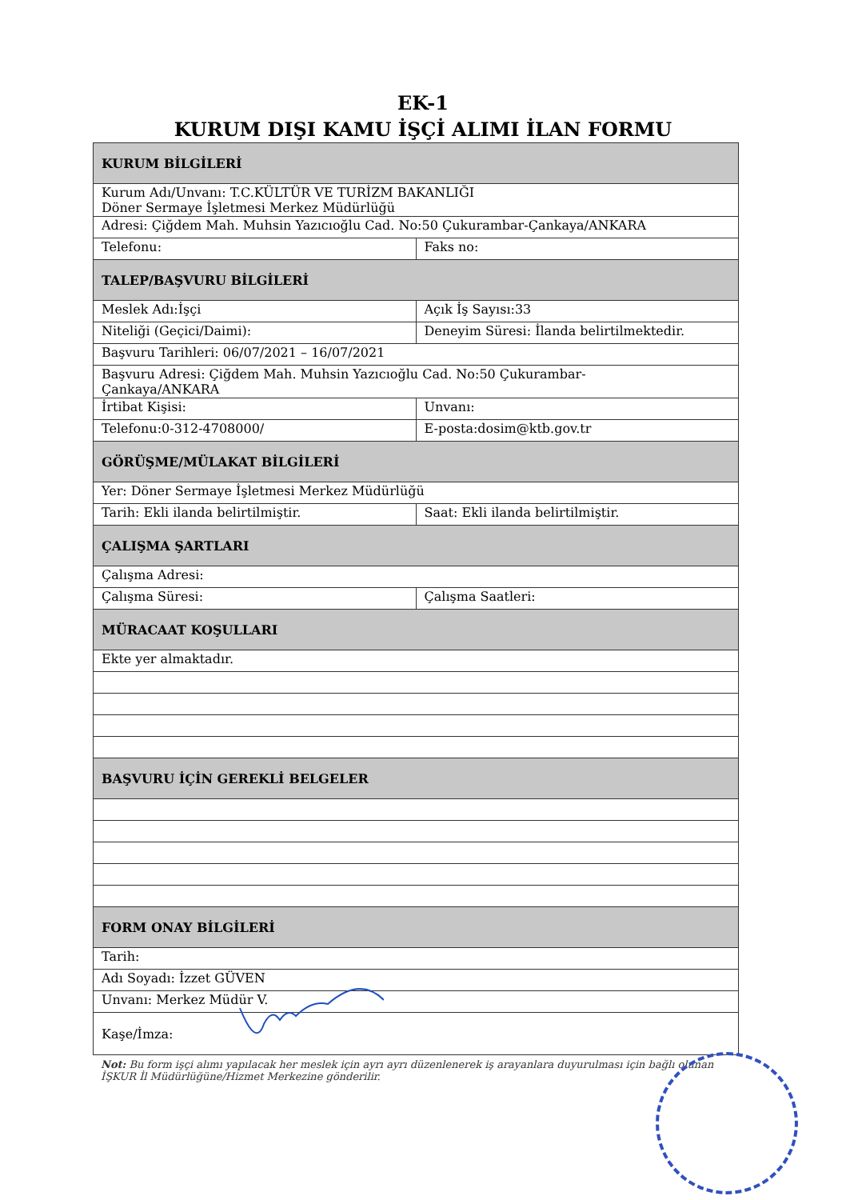EK-1
KURUM DIŞI KAMU İŞÇİ ALIMI İLAN FORMU
| KURUM BİLGİLERİ | |
| Kurum Adı/Unvanı: T.C.KÜLTÜR VE TURİZM BAKANLIĞI Döner Sermaye İşletmesi Merkez Müdürlüğü | |
| Adresi: Çiğdem Mah. Muhsin Yazıcıoğlu Cad. No:50 Çukurambar-Çankaya/ANKARA | |
| Telefonu: | Faks no: |
| TALEP/BAŞVURU BİLGİLERİ | |
| Meslek Adı:İşçi | Açık İş Sayısı:33 |
| Niteliği (Geçici/Daimi): | Deneyim Süresi: İlanda belirtilmektedir. |
| Başvuru Tarihleri: 06/07/2021 – 16/07/2021 | |
| Başvuru Adresi: Çiğdem Mah. Muhsin Yazıcıoğlu Cad. No:50 Çukurambar- Çankaya/ANKARA | |
| İrtibat Kişisi: | Unvanı: |
| Telefonu:0-312-4708000/ | E-posta:dosim@ktb.gov.tr |
| GÖRÜŞME/MÜLAKAT BİLGİLERİ | |
| Yer: Döner Sermaye İşletmesi Merkez Müdürlüğü | |
| Tarih: Ekli ilanda belirtilmiştir. | Saat: Ekli ilanda belirtilmiştir. |
| ÇALIŞMA ŞARTLARI | |
| Çalışma Adresi: | |
| Çalışma Süresi: | Çalışma Saatleri: |
| MÜRACAAT KOŞULLARI | |
| Ekte yer almaktadır. | |
| BAŞVURU İÇİN GEREKLİ BELGELER | |
| FORM ONAY BİLGİLERİ | |
| Tarih: | |
| Adı Soyadı: İzzet GÜVEN | |
| Unvanı: Merkez Müdür V. | |
| Kaşe/İmza: | |
Not: Bu form işçi alımı yapılacak her meslek için ayrı ayrı düzenlenerek iş arayanlara duyurulması için bağlı olunan İŞKUR İl Müdürlüğüne/Hizmet Merkezine gönderilir.